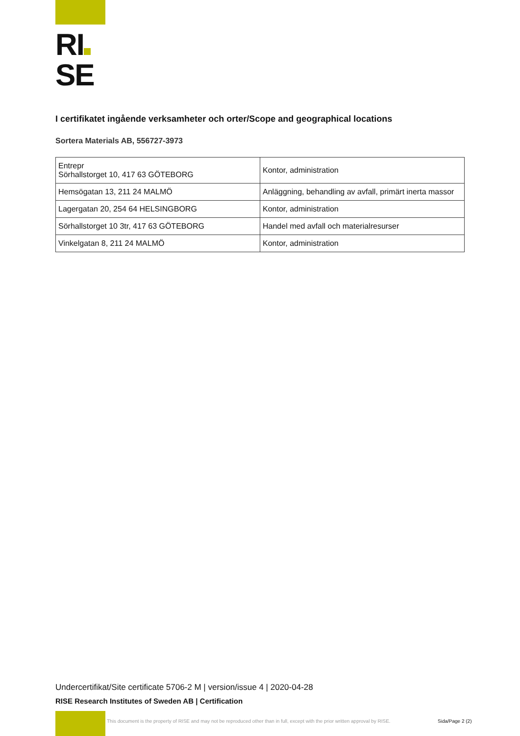RI
SE
I certifikatet ingående verksamheter och orter/Scope and geographical locations
Sortera Materials AB, 556727-3973
| Entrepr Sörhallstorget 10, 417 63 GÖTEBORG | Kontor, administration |
| Hemsögatan 13, 211 24 MALMÖ | Anläggning, behandling av avfall, primärt inerta massor |
| Lagergatan 20, 254 64 HELSINGBORG | Kontor, administration |
| Sörhallstorget 10 3tr, 417 63 GÖTEBORG | Handel med avfall och materialresurser |
| Vinkelgatan 8, 211 24 MALMÖ | Kontor, administration |
Undercertifikat/Site certificate 5706-2 M | version/issue 4 | 2020-04-28
RISE Research Institutes of Sweden AB | Certification
This document is the property of RISE and may not be reproduced other than in full, except with the prior written approval by RISE.
Sida/Page 2 (2)